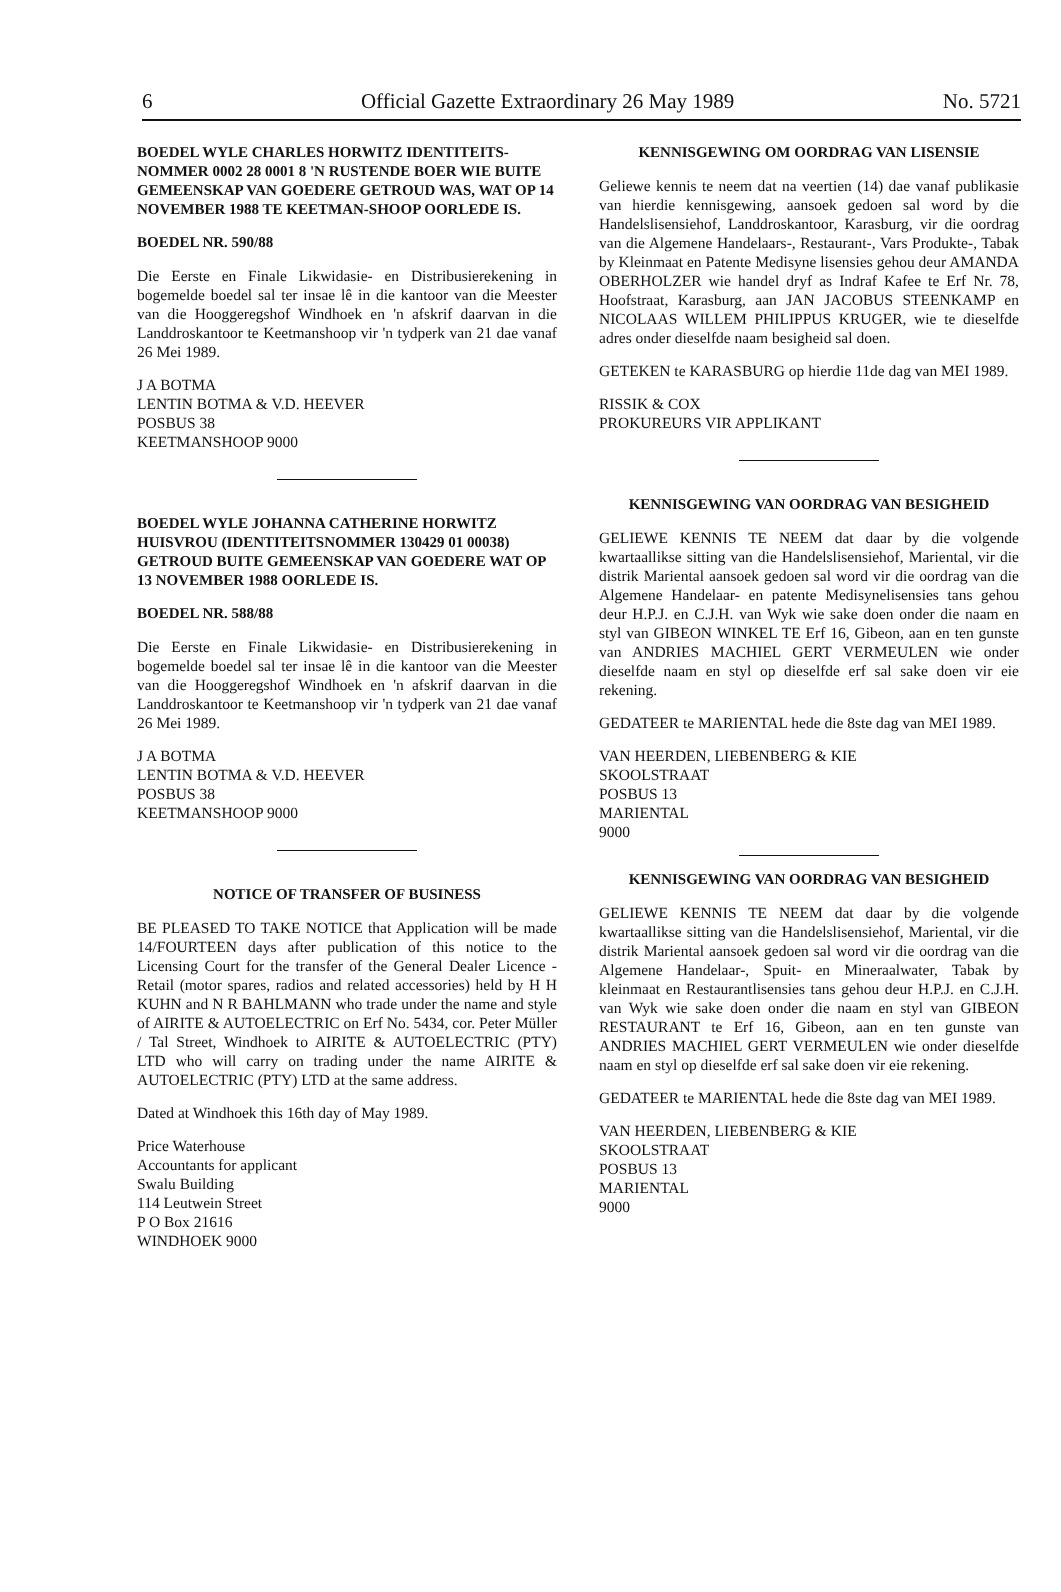6 Official Gazette Extraordinary 26 May 1989 No. 5721
BOEDEL WYLE CHARLES HORWITZ IDENTITEITS-NOMMER 0002 28 0001 8 'N RUSTENDE BOER WIE BUITE GEMEENSKAP VAN GOEDERE GETROUD WAS, WAT OP 14 NOVEMBER 1988 TE KEETMAN-SHOOP OORLEDE IS.
BOEDEL NR. 590/88
Die Eerste en Finale Likwidasie- en Distribusierekening in bogemelde boedel sal ter insae lê in die kantoor van die Meester van die Hooggeregshof Windhoek en 'n afskrif daarvan in die Landdroskantoor te Keetmanshoop vir 'n tydperk van 21 dae vanaf 26 Mei 1989.
J A BOTMA
LENTIN BOTMA & V.D. HEEVER
POSBUS 38
KEETMANSHOOP 9000
BOEDEL WYLE JOHANNA CATHERINE HORWITZ HUISVROU (IDENTITEITSNOMMER 130429 01 00038) GETROUD BUITE GEMEENSKAP VAN GOEDERE WAT OP 13 NOVEMBER 1988 OORLEDE IS.
BOEDEL NR. 588/88
Die Eerste en Finale Likwidasie- en Distribusierekening in bogemelde boedel sal ter insae lê in die kantoor van die Meester van die Hooggeregshof Windhoek en 'n afskrif daarvan in die Landdroskantoor te Keetmanshoop vir 'n tydperk van 21 dae vanaf 26 Mei 1989.
J A BOTMA
LENTIN BOTMA & V.D. HEEVER
POSBUS 38
KEETMANSHOOP 9000
NOTICE OF TRANSFER OF BUSINESS
BE PLEASED TO TAKE NOTICE that Application will be made 14/FOURTEEN days after publication of this notice to the Licensing Court for the transfer of the General Dealer Licence - Retail (motor spares, radios and related accessories) held by H H KUHN and N R BAHLMANN who trade under the name and style of AIRITE & AUTOELECTRIC on Erf No. 5434, cor. Peter Müller / Tal Street, Windhoek to AIRITE & AUTOELECTRIC (PTY) LTD who will carry on trading under the name AIRITE & AUTOELECTRIC (PTY) LTD at the same address.
Dated at Windhoek this 16th day of May 1989.
Price Waterhouse
Accountants for applicant
Swalu Building
114 Leutwein Street
P O Box 21616
WINDHOEK 9000
KENNISGEWING OM OORDRAG VAN LISENSIE
Geliewe kennis te neem dat na veertien (14) dae vanaf publikasie van hierdie kennisgewing, aansoek gedoen sal word by die Handelslisensiehof, Landdroskantoor, Karasburg, vir die oordrag van die Algemene Handelaars-, Restaurant-, Vars Produkte-, Tabak by Kleinmaat en Patente Medisyne lisensies gehou deur AMANDA OBERHOLZER wie handel dryf as Indraf Kafee te Erf Nr. 78, Hoofstraat, Karasburg, aan JAN JACOBUS STEENKAMP en NICOLAAS WILLEM PHILIPPUS KRUGER, wie te dieselfde adres onder dieselfde naam besigheid sal doen.
GETEKEN te KARASBURG op hierdie 11de dag van MEI 1989.
RISSIK & COX
PROKUREURS VIR APPLIKANT
KENNISGEWING VAN OORDRAG VAN BESIGHEID
GELIEWE KENNIS TE NEEM dat daar by die volgende kwartaallikse sitting van die Handelslisensiehof, Mariental, vir die distrik Mariental aansoek gedoen sal word vir die oordrag van die Algemene Handelaar- en patente Medisynelisensies tans gehou deur H.P.J. en C.J.H. van Wyk wie sake doen onder die naam en styl van GIBEON WINKEL TE Erf 16, Gibeon, aan en ten gunste van ANDRIES MACHIEL GERT VERMEULEN wie onder dieselfde naam en styl op dieselfde erf sal sake doen vir eie rekening.
GEDATEER te MARIENTAL hede die 8ste dag van MEI 1989.
VAN HEERDEN, LIEBENBERG & KIE
SKOOLSTRAAT
POSBUS 13
MARIENTAL
9000
KENNISGEWING VAN OORDRAG VAN BESIGHEID
GELIEWE KENNIS TE NEEM dat daar by die volgende kwartaallikse sitting van die Handelslisensiehof, Mariental, vir die distrik Mariental aansoek gedoen sal word vir die oordrag van die Algemene Handelaar-, Spuit- en Mineraalwater, Tabak by kleinmaat en Restaurantlisensies tans gehou deur H.P.J. en C.J.H. van Wyk wie sake doen onder die naam en styl van GIBEON RESTAURANT te Erf 16, Gibeon, aan en ten gunste van ANDRIES MACHIEL GERT VERMEULEN wie onder dieselfde naam en styl op dieselfde erf sal sake doen vir eie rekening.
GEDATEER te MARIENTAL hede die 8ste dag van MEI 1989.
VAN HEERDEN, LIEBENBERG & KIE
SKOOLSTRAAT
POSBUS 13
MARIENTAL
9000